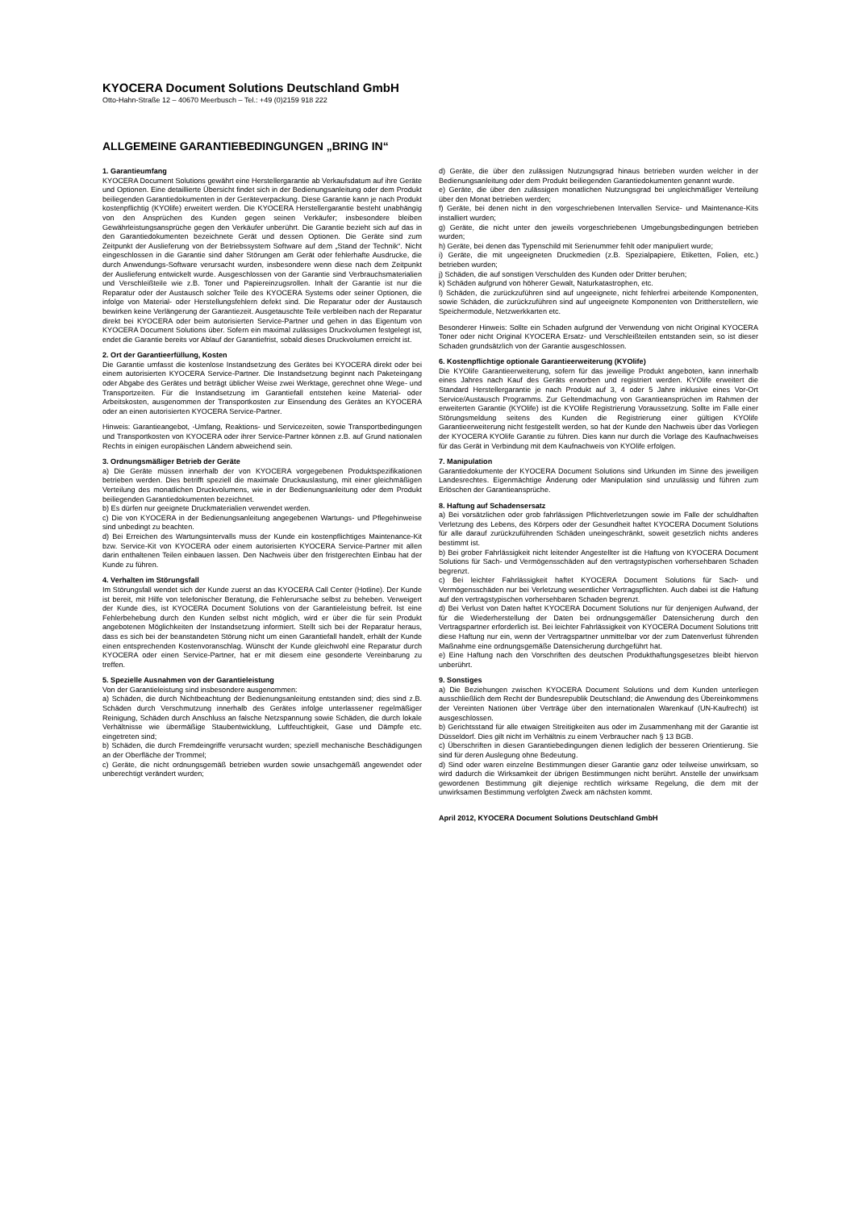KYOCERA Document Solutions Deutschland GmbH
Otto-Hahn-Straße 12 – 40670 Meerbusch – Tel.: +49 (0)2159 918 222
ALLGEMEINE GARANTIEBEDINGUNGEN „BRING IN“
1. Garantieumfang
KYOCERA Document Solutions gewährt eine Herstellergarantie ab Verkaufsdatum auf ihre Geräte und Optionen. Eine detaillierte Übersicht findet sich in der Bedienungsanleitung oder dem Produkt beiliegenden Garantiedokumenten in der Geräteverpackung. Diese Garantie kann je nach Produkt kostenpflichtig (KYOlife) erweitert werden. Die KYOCERA Herstellergarantie besteht unabhängig von den Ansprüchen des Kunden gegen seinen Verkäufer; insbesondere bleiben Gewährleistungsansprüche gegen den Verkäufer unberührt. Die Garantie bezieht sich auf das in den Garantiedokumenten bezeichnete Gerät und dessen Optionen. Die Geräte sind zum Zeitpunkt der Auslieferung von der Betriebssystem Software auf dem „Stand der Technik“. Nicht eingeschlossen in die Garantie sind daher Störungen am Gerät oder fehlerhafte Ausdrucke, die durch Anwendungs-Software verursacht wurden, insbesondere wenn diese nach dem Zeitpunkt der Auslieferung entwickelt wurde. Ausgeschlossen von der Garantie sind Verbrauchsmaterialien und Verschleißteile wie z.B. Toner und Papiereinzugsrollen. Inhalt der Garantie ist nur die Reparatur oder der Austausch solcher Teile des KYOCERA Systems oder seiner Optionen, die infolge von Material- oder Herstellungsfehlern defekt sind. Die Reparatur oder der Austausch bewirken keine Verlängerung der Garantiezeit. Ausgetauschte Teile verbleiben nach der Reparatur direkt bei KYOCERA oder beim autorisierten Service-Partner und gehen in das Eigentum von KYOCERA Document Solutions über. Sofern ein maximal zulässiges Druckvolumen festgelegt ist, endet die Garantie bereits vor Ablauf der Garantiefrist, sobald dieses Druckvolumen erreicht ist.
2. Ort der Garantieerfüllung, Kosten
Die Garantie umfasst die kostenlose Instandsetzung des Gerätes bei KYOCERA direkt oder bei einem autorisierten KYOCERA Service-Partner. Die Instandsetzung beginnt nach Paketeingang oder Abgabe des Gerätes und beträgt üblicher Weise zwei Werktage, gerechnet ohne Wege- und Transportzeiten. Für die Instandsetzung im Garantiefall entstehen keine Material- oder Arbeitskosten, ausgenommen der Transportkosten zur Einsendung des Gerätes an KYOCERA oder an einen autorisierten KYOCERA Service-Partner.
Hinweis: Garantieangebot, -Umfang, Reaktions- und Servicezeiten, sowie Transportbedingungen und Transportkosten von KYOCERA oder ihrer Service-Partner können z.B. auf Grund nationalen Rechts in einigen europäischen Ländern abweichend sein.
3. Ordnungsmäßiger Betrieb der Geräte
a) Die Geräte müssen innerhalb der von KYOCERA vorgegebenen Produktspezifikationen betrieben werden. Dies betrifft speziell die maximale Druckauslastung, mit einer gleichmäßigen Verteilung des monatlichen Druckvolumens, wie in der Bedienungsanleitung oder dem Produkt beiliegenden Garantiedokumenten bezeichnet.
b) Es dürfen nur geeignete Druckmaterialien verwendet werden.
c) Die von KYOCERA in der Bedienungsanleitung angegebenen Wartungs- und Pflegehinweise sind unbedingt zu beachten.
d) Bei Erreichen des Wartungsintervalls muss der Kunde ein kostenpflichtiges Maintenance-Kit bzw. Service-Kit von KYOCERA oder einem autorisierten KYOCERA Service-Partner mit allen darin enthaltenen Teilen einbauen lassen. Den Nachweis über den fristgerechten Einbau hat der Kunde zu führen.
4. Verhalten im Störungsfall
Im Störungsfall wendet sich der Kunde zuerst an das KYOCERA Call Center (Hotline). Der Kunde ist bereit, mit Hilfe von telefonischer Beratung, die Fehlerursache selbst zu beheben. Verweigert der Kunde dies, ist KYOCERA Document Solutions von der Garantieleistung befreit. Ist eine Fehlerbehebung durch den Kunden selbst nicht möglich, wird er über die für sein Produkt angebotenen Möglichkeiten der Instandsetzung informiert. Stellt sich bei der Reparatur heraus, dass es sich bei der beanstandeten Störung nicht um einen Garantiefall handelt, erhält der Kunde einen entsprechenden Kostenvoranschlag. Wünscht der Kunde gleichwohl eine Reparatur durch KYOCERA oder einen Service-Partner, hat er mit diesem eine gesonderte Vereinbarung zu treffen.
5. Spezielle Ausnahmen von der Garantieleistung
Von der Garantieleistung sind insbesondere ausgenommen:
a) Schäden, die durch Nichtbeachtung der Bedienungsanleitung entstanden sind; dies sind z.B. Schäden durch Verschmutzung innerhalb des Gerätes infolge unterlassener regelmäßiger Reinigung, Schäden durch Anschluss an falsche Netzspannung sowie Schäden, die durch lokale Verhältnisse wie übermäßige Staubentwicklung, Luftfeuchtigkeit, Gase und Dämpfe etc. eingetreten sind;
b) Schäden, die durch Fremdeingriffe verursacht wurden; speziell mechanische Beschädigungen an der Oberfläche der Trommel;
c) Geräte, die nicht ordnungsgemäß betrieben wurden sowie unsachgemäß angewendet oder unberechtigt verändert wurden;
d) Geräte, die über den zulässigen Nutzungsgrad hinaus betrieben wurden welcher in der Bedienungsanleitung oder dem Produkt beiliegenden Garantiedokumenten genannt wurde.
e) Geräte, die über den zulässigen monatlichen Nutzungsgrad bei ungleichmäßiger Verteilung über den Monat betrieben werden;
f) Geräte, bei denen nicht in den vorgeschriebenen Intervallen Service- und Maintenance-Kits installiert wurden;
g) Geräte, die nicht unter den jeweils vorgeschriebenen Umgebungsbedingungen betrieben wurden;
h) Geräte, bei denen das Typenschild mit Serienummer fehlt oder manipuliert wurde;
i) Geräte, die mit ungeeigneten Druckmedien (z.B. Spezialpapiere, Etiketten, Folien, etc.) betrieben wurden;
j) Schäden, die auf sonstigen Verschulden des Kunden oder Dritter beruhen;
k) Schäden aufgrund von höherer Gewalt, Naturkatastrophen, etc.
l) Schäden, die zurückzuführen sind auf ungeeignete, nicht fehlerfrei arbeitende Komponenten, sowie Schäden, die zurückzuführen sind auf ungeeignete Komponenten von Drittherstellern, wie Speichermodule, Netzwerkkarten etc.
Besonderer Hinweis: Sollte ein Schaden aufgrund der Verwendung von nicht Original KYOCERA Toner oder nicht Original KYOCERA Ersatz- und Verschleißteilen entstanden sein, so ist dieser Schaden grundsätzlich von der Garantie ausgeschlossen.
6. Kostenpflichtige optionale Garantieerweiterung (KYOlife)
Die KYOlife Garantieerweiterung, sofern für das jeweilige Produkt angeboten, kann innerhalb eines Jahres nach Kauf des Geräts erworben und registriert werden. KYOlife erweitert die Standard Herstellergarantie je nach Produkt auf 3, 4 oder 5 Jahre inklusive eines Vor-Ort Service/Austausch Programms. Zur Geltendmachung von Garantieansprüchen im Rahmen der erweiterten Garantie (KYOlife) ist die KYOlife Registrierung Voraussetzung. Sollte im Falle einer Störungsmeldung seitens des Kunden die Registrierung einer gültigen KYOlife Garantieerweiterung nicht festgestellt werden, so hat der Kunde den Nachweis über das Vorliegen der KYOCERA KYOlife Garantie zu führen. Dies kann nur durch die Vorlage des Kaufnachweises für das Gerät in Verbindung mit dem Kaufnachweis von KYOlife erfolgen.
7. Manipulation
Garantiedokumente der KYOCERA Document Solutions sind Urkunden im Sinne des jeweiligen Landesrechtes. Eigenmächtige Änderung oder Manipulation sind unzulässig und führen zum Erlöschen der Garantieansprüche.
8. Haftung auf Schadensersatz
a) Bei vorsätzlichen oder grob fahrlässigen Pflichtverletzungen sowie im Falle der schuldhaften Verletzung des Lebens, des Körpers oder der Gesundheit haftet KYOCERA Document Solutions für alle darauf zurückzuführenden Schäden uneingeschränkt, soweit gesetzlich nichts anderes bestimmt ist.
b) Bei grober Fahrlässigkeit nicht leitender Angestellter ist die Haftung von KYOCERA Document Solutions für Sach- und Vermögensschäden auf den vertragstypischen vorhersehbaren Schaden begrenzt.
c) Bei leichter Fahrlässigkeit haftet KYOCERA Document Solutions für Sach- und Vermögensschäden nur bei Verletzung wesentlicher Vertragspflichten. Auch dabei ist die Haftung auf den vertragstypischen vorhersehbaren Schaden begrenzt.
d) Bei Verlust von Daten haftet KYOCERA Document Solutions nur für denjenigen Aufwand, der für die Wiederherstellung der Daten bei ordnungsgemäßer Datensicherung durch den Vertragspartner erforderlich ist. Bei leichter Fahrlässigkeit von KYOCERA Document Solutions tritt diese Haftung nur ein, wenn der Vertragspartner unmittelbar vor der zum Datenverlust führenden Maßnahme eine ordnungsgemäße Datensicherung durchgeführt hat.
e) Eine Haftung nach den Vorschriften des deutschen Produkthaftungsgesetzes bleibt hiervon unberührt.
9. Sonstiges
a) Die Beziehungen zwischen KYOCERA Document Solutions und dem Kunden unterliegen ausschließlich dem Recht der Bundesrepublik Deutschland; die Anwendung des Übereinkommens der Vereinten Nationen über Verträge über den internationalen Warenkauf (UN-Kaufrecht) ist ausgeschlossen.
b) Gerichtsstand für alle etwaigen Streitigkeiten aus oder im Zusammenhang mit der Garantie ist Düsseldorf. Dies gilt nicht im Verhältnis zu einem Verbraucher nach § 13 BGB.
c) Überschriften in diesen Garantiebedingungen dienen lediglich der besseren Orientierung. Sie sind für deren Auslegung ohne Bedeutung.
d) Sind oder waren einzelne Bestimmungen dieser Garantie ganz oder teilweise unwirksam, so wird dadurch die Wirksamkeit der übrigen Bestimmungen nicht berührt. Anstelle der unwirksam gewordenen Bestimmung gilt diejenige rechtlich wirksame Regelung, die dem mit der unwirksamen Bestimmung verfolgten Zweck am nächsten kommt.
April 2012, KYOCERA Document Solutions Deutschland GmbH